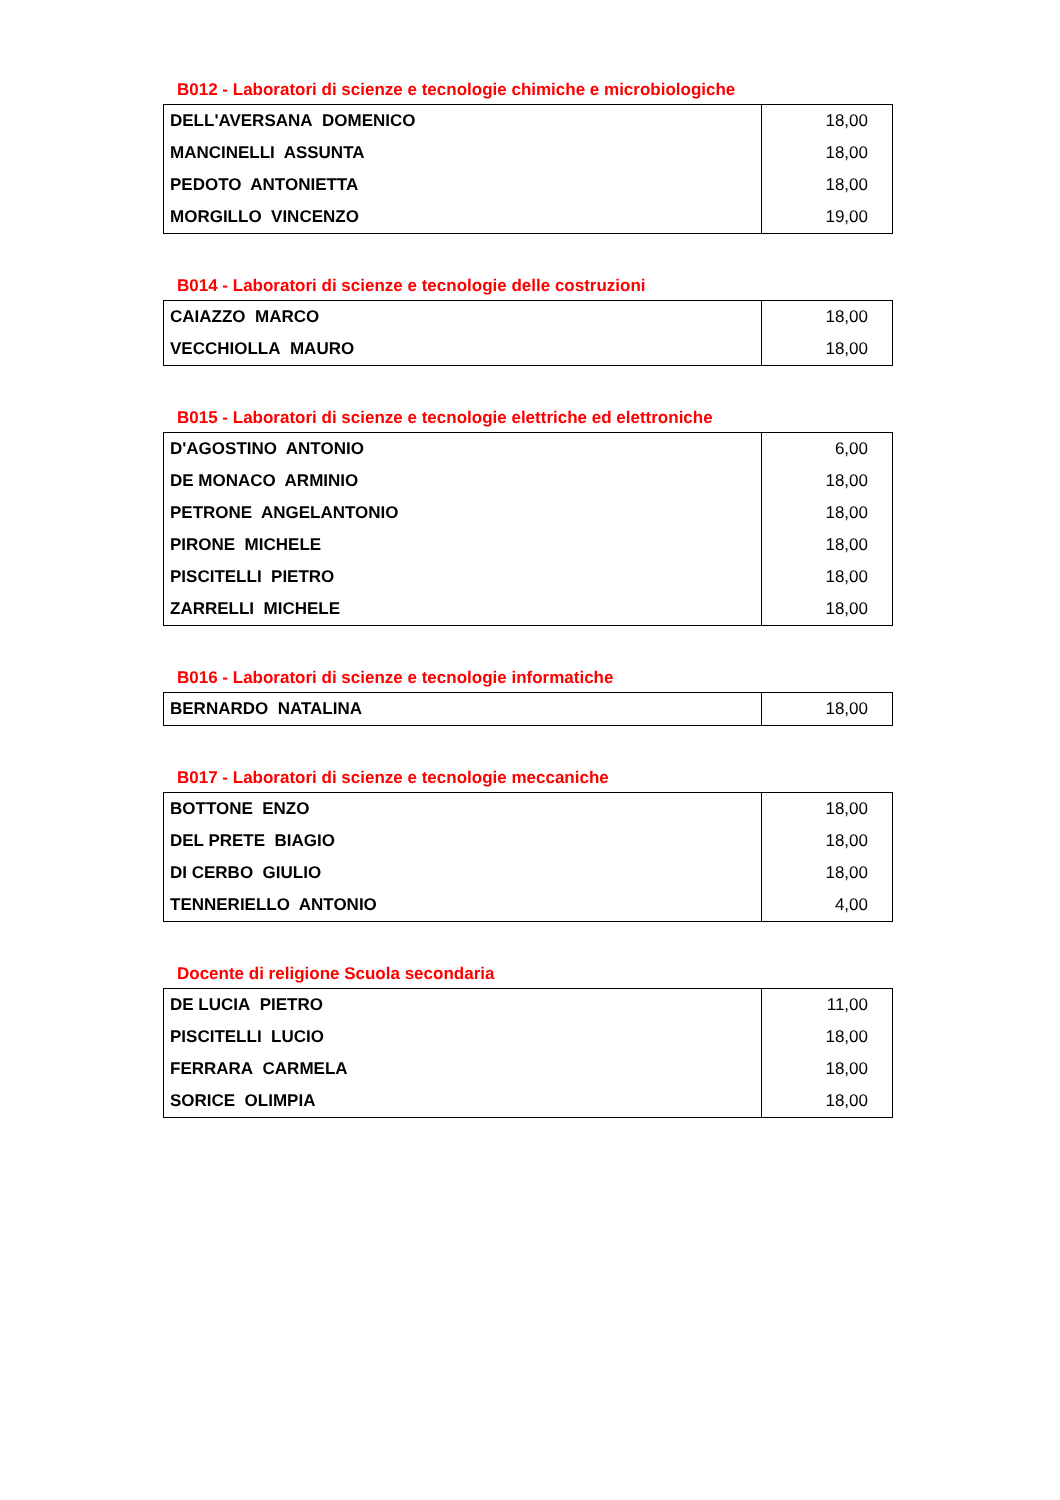B012 - Laboratori di scienze e tecnologie chimiche e microbiologiche
| DELL'AVERSANA DOMENICO | 18,00 |
| MANCINELLI ASSUNTA | 18,00 |
| PEDOTO ANTONIETTA | 18,00 |
| MORGILLO VINCENZO | 19,00 |
B014 - Laboratori di scienze e tecnologie delle costruzioni
| CAIAZZO MARCO | 18,00 |
| VECCHIOLLA MAURO | 18,00 |
B015 - Laboratori di scienze e tecnologie elettriche ed elettroniche
| D'AGOSTINO ANTONIO | 6,00 |
| DE MONACO ARMINIO | 18,00 |
| PETRONE ANGELANTONIO | 18,00 |
| PIRONE MICHELE | 18,00 |
| PISCITELLI PIETRO | 18,00 |
| ZARRELLI MICHELE | 18,00 |
B016 - Laboratori di scienze e tecnologie informatiche
| BERNARDO NATALINA | 18,00 |
B017 - Laboratori di scienze e tecnologie meccaniche
| BOTTONE ENZO | 18,00 |
| DEL PRETE BIAGIO | 18,00 |
| DI CERBO GIULIO | 18,00 |
| TENNERIELLO ANTONIO | 4,00 |
Docente di religione Scuola secondaria
| DE LUCIA PIETRO | 11,00 |
| PISCITELLI LUCIO | 18,00 |
| FERRARA CARMELA | 18,00 |
| SORICE OLIMPIA | 18,00 |